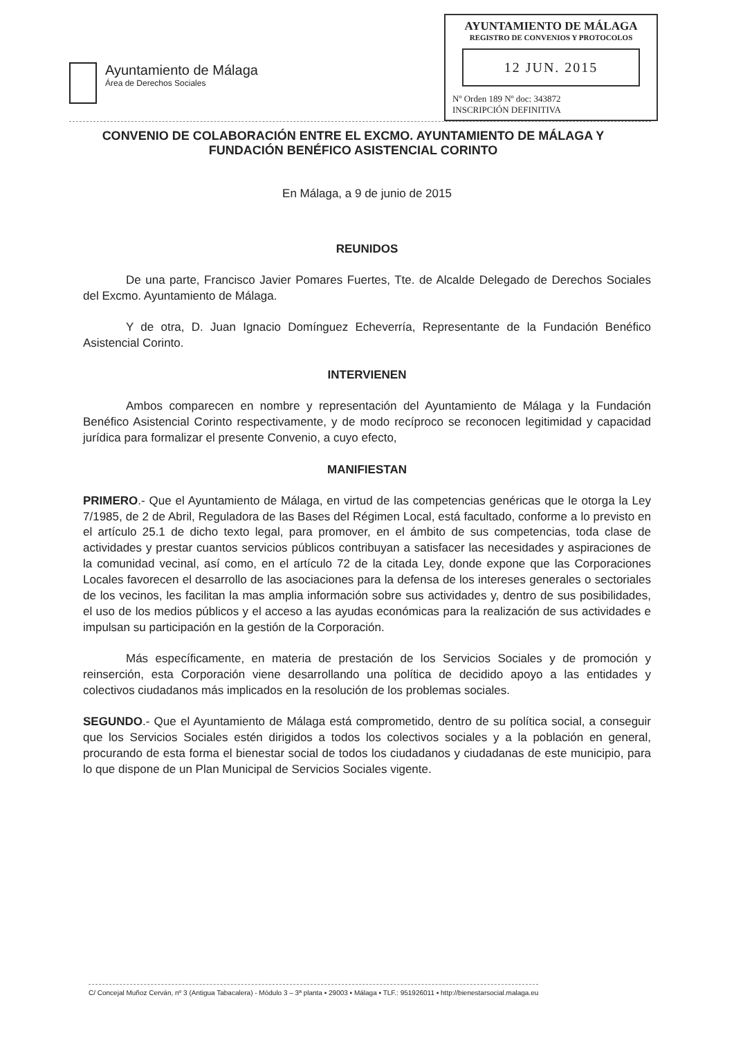Ayuntamiento de Málaga
Área de Derechos Sociales
AYUNTAMIENTO DE MÁLAGA
REGISTRO DE CONVENIOS Y PROTOCOLOS
12 JUN. 2015
Nº Orden 189 Nº doc: 343872
INSCRIPCIÓN DEFINITIVA
CONVENIO DE COLABORACIÓN ENTRE EL EXCMO. AYUNTAMIENTO DE MÁLAGA Y FUNDACIÓN BENÉFICO ASISTENCIAL CORINTO
En Málaga, a 9 de junio de 2015
REUNIDOS
De una parte, Francisco Javier Pomares Fuertes, Tte. de Alcalde Delegado de Derechos Sociales del Excmo. Ayuntamiento de Málaga.
Y de otra, D. Juan Ignacio Domínguez Echeverría, Representante de la Fundación Benéfico Asistencial Corinto.
INTERVIENEN
Ambos comparecen en nombre y representación del Ayuntamiento de Málaga y la Fundación Benéfico Asistencial Corinto respectivamente, y de modo recíproco se reconocen legitimidad y capacidad jurídica para formalizar el presente Convenio, a cuyo efecto,
MANIFIESTAN
PRIMERO.- Que el Ayuntamiento de Málaga, en virtud de las competencias genéricas que le otorga la Ley 7/1985, de 2 de Abril, Reguladora de las Bases del Régimen Local, está facultado, conforme a lo previsto en el artículo 25.1 de dicho texto legal, para promover, en el ámbito de sus competencias, toda clase de actividades y prestar cuantos servicios públicos contribuyan a satisfacer las necesidades y aspiraciones de la comunidad vecinal, así como, en el artículo 72 de la citada Ley, donde expone que las Corporaciones Locales favorecen el desarrollo de las asociaciones para la defensa de los intereses generales o sectoriales de los vecinos, les facilitan la mas amplia información sobre sus actividades y, dentro de sus posibilidades, el uso de los medios públicos y el acceso a las ayudas económicas para la realización de sus actividades e impulsan su participación en la gestión de la Corporación.
Más específicamente, en materia de prestación de los Servicios Sociales y de promoción y reinserción, esta Corporación viene desarrollando una política de decidido apoyo a las entidades y colectivos ciudadanos más implicados en la resolución de los problemas sociales.
SEGUNDO.- Que el Ayuntamiento de Málaga está comprometido, dentro de su política social, a conseguir que los Servicios Sociales estén dirigidos a todos los colectivos sociales y a la población en general, procurando de esta forma el bienestar social de todos los ciudadanos y ciudadanas de este municipio, para lo que dispone de un Plan Municipal de Servicios Sociales vigente.
C/ Concejal Muñoz Cerván, nº 3 (Antigua Tabacalera) - Módulo 3 – 3ª planta ▪ 29003 ▪ Málaga ▪ TLF.: 951926011 ▪ http://bienestarsocial.malaga.eu